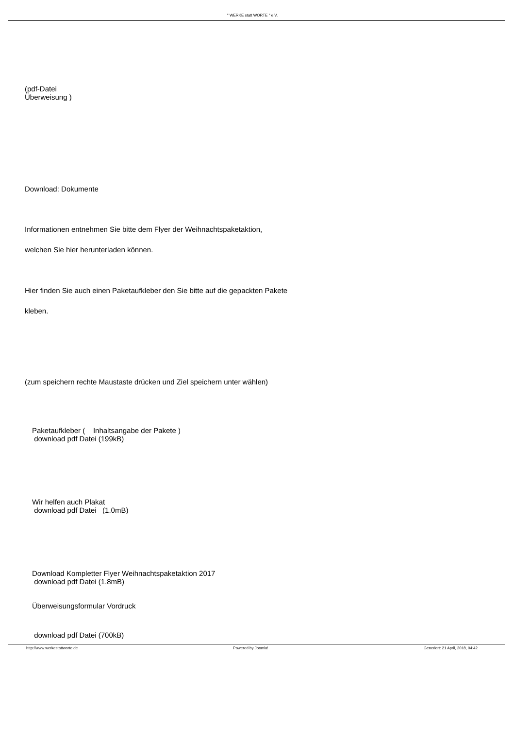" WERKE statt WORTE " e.V.
(pdf-Datei
Überweisung )
Download: Dokumente
Informationen entnehmen Sie bitte dem Flyer der Weihnachtspaketaktion,
welchen Sie hier herunterladen können.
Hier finden Sie auch einen Paketaufkleber den Sie bitte auf die gepackten Pakete
kleben.
(zum speichern rechte Maustaste drücken und Ziel speichern unter wählen)
Paketaufkleber ( Inhaltsangabe der Pakete )
download pdf Datei (199kB)
Wir helfen auch Plakat
download pdf Datei (1.0mB)
Download Kompletter Flyer Weihnachtspaketaktion 2017
download pdf Datei (1.8mB)
Überweisungsformular Vordruck
download pdf Datei (700kB)
http://www.werkestattworte.de Powered by Joomla! Generiert: 21 April, 2018, 04:42